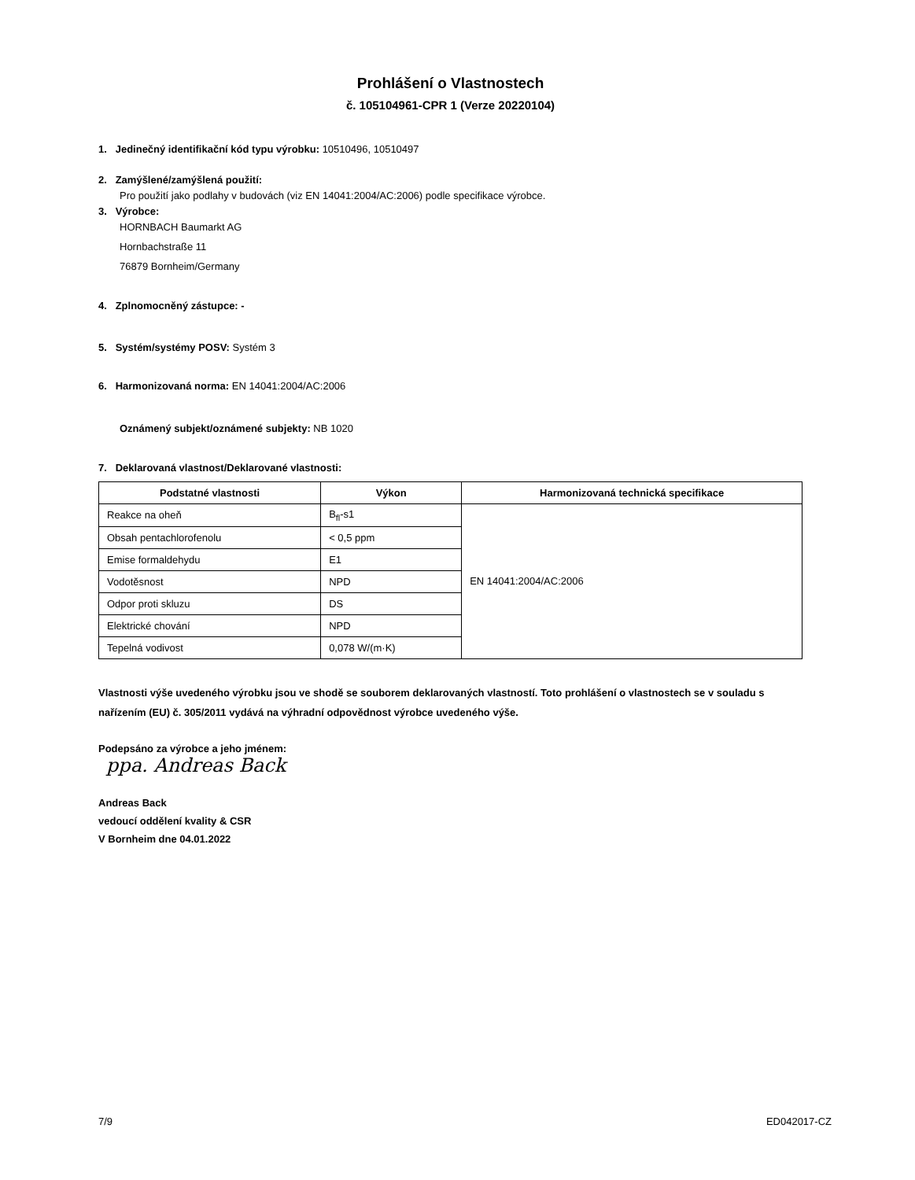Prohlášení o Vlastnostech
č. 105104961-CPR 1 (Verze 20220104)
1. Jedinečný identifikační kód typu výrobku: 10510496, 10510497
2. Zamýšlené/zamýšlená použití:
Pro použití jako podlahy v budovách (viz EN 14041:2004/AC:2006) podle specifikace výrobce.
3. Výrobce:
HORNBACH Baumarkt AG
Hornbachstraße 11
76879 Bornheim/Germany
4. Zplnomocněný zástupce: -
5. Systém/systémy POSV: Systém 3
6. Harmonizovaná norma: EN 14041:2004/AC:2006
Oznámený subjekt/oznámené subjekty: NB 1020
7. Deklarovaná vlastnost/Deklarované vlastnosti:
| Podstatné vlastnosti | Výkon | Harmonizovaná technická specifikace |
| --- | --- | --- |
| Reakce na oheň | B<sub>fl</sub>-s1 | EN 14041:2004/AC:2006 |
| Obsah pentachlorofenolu | < 0,5 ppm | |
| Emise formaldehydu | E1 | |
| Vodotěsnost | NPD | |
| Odpor proti skluzu | DS | |
| Elektrické chování | NPD | |
| Tepelná vodivost | 0,078 W/(m·K) | |
Vlastnosti výše uvedeného výrobku jsou ve shodě se souborem deklarovaných vlastností. Toto prohlášení o vlastnostech se v souladu s nařízením (EU) č. 305/2011 vydává na výhradní odpovědnost výrobce uvedeného výše.
Podepsáno za výrobce a jeho jménem:
ppa. Andreas Back
Andreas Back
vedoucí oddělení kvality & CSR
V Bornheim dne 04.01.2022
7/9 ED042017-CZ